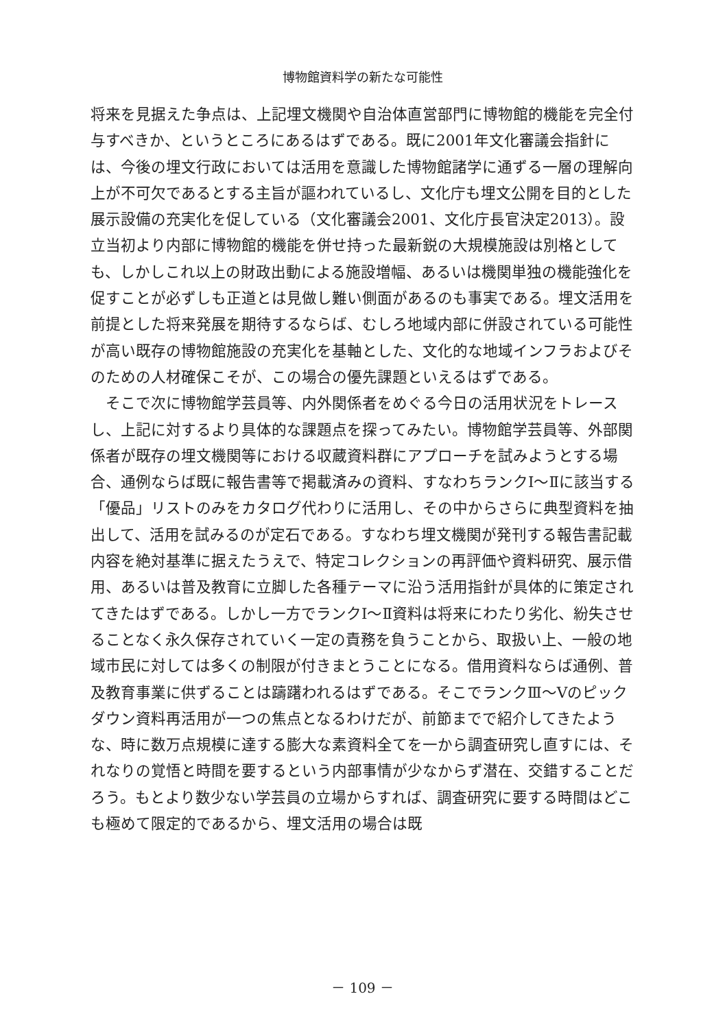博物館資料学の新たな可能性
将来を見据えた争点は、上記埋文機関や自治体直営部門に博物館的機能を完全付与すべきか、というところにあるはずである。既に2001年文化審議会指針には、今後の埋文行政においては活用を意識した博物館諸学に通ずる一層の理解向上が不可欠であるとする主旨が謳われているし、文化庁も埋文公開を目的とした展示設備の充実化を促している（文化審議会2001、文化庁長官決定2013）。設立当初より内部に博物館的機能を併せ持った最新鋭の大規模施設は別格としても、しかしこれ以上の財政出動による施設増幅、あるいは機関単独の機能強化を促すことが必ずしも正道とは見做し難い側面があるのも事実である。埋文活用を前提とした将来発展を期待するならば、むしろ地域内部に併設されている可能性が高い既存の博物館施設の充実化を基軸とした、文化的な地域インフラおよびそのための人材確保こそが、この場合の優先課題といえるはずである。
 そこで次に博物館学芸員等、内外関係者をめぐる今日の活用状況をトレースし、上記に対するより具体的な課題点を探ってみたい。博物館学芸員等、外部関係者が既存の埋文機関等における収蔵資料群にアプローチを試みようとする場合、通例ならば既に報告書等で掲載済みの資料、すなわちランクⅠ～Ⅱに該当する「優品」リストのみをカタログ代わりに活用し、その中からさらに典型資料を抽出して、活用を試みるのが定石である。すなわち埋文機関が発刊する報告書記載内容を絶対基準に据えたうえで、特定コレクションの再評価や資料研究、展示借用、あるいは普及教育に立脚した各種テーマに沿う活用指針が具体的に策定されてきたはずである。しかし一方でランクⅠ～Ⅱ資料は将来にわたり劣化、紛失させることなく永久保存されていく一定の責務を負うことから、取扱い上、一般の地域市民に対しては多くの制限が付きまとうことになる。借用資料ならば通例、普及教育事業に供ずることは躊躇われるはずである。そこでランクⅢ～Ⅴのピックダウン資料再活用が一つの焦点となるわけだが、前節までで紹介してきたような、時に数万点規模に達する膨大な素資料全てを一から調査研究し直すには、それなりの覚悟と時間を要するという内部事情が少なからず潜在、交錯することだろう。もとより数少ない学芸員の立場からすれば、調査研究に要する時間はどこも極めて限定的であるから、埋文活用の場合は既
－ 109 －